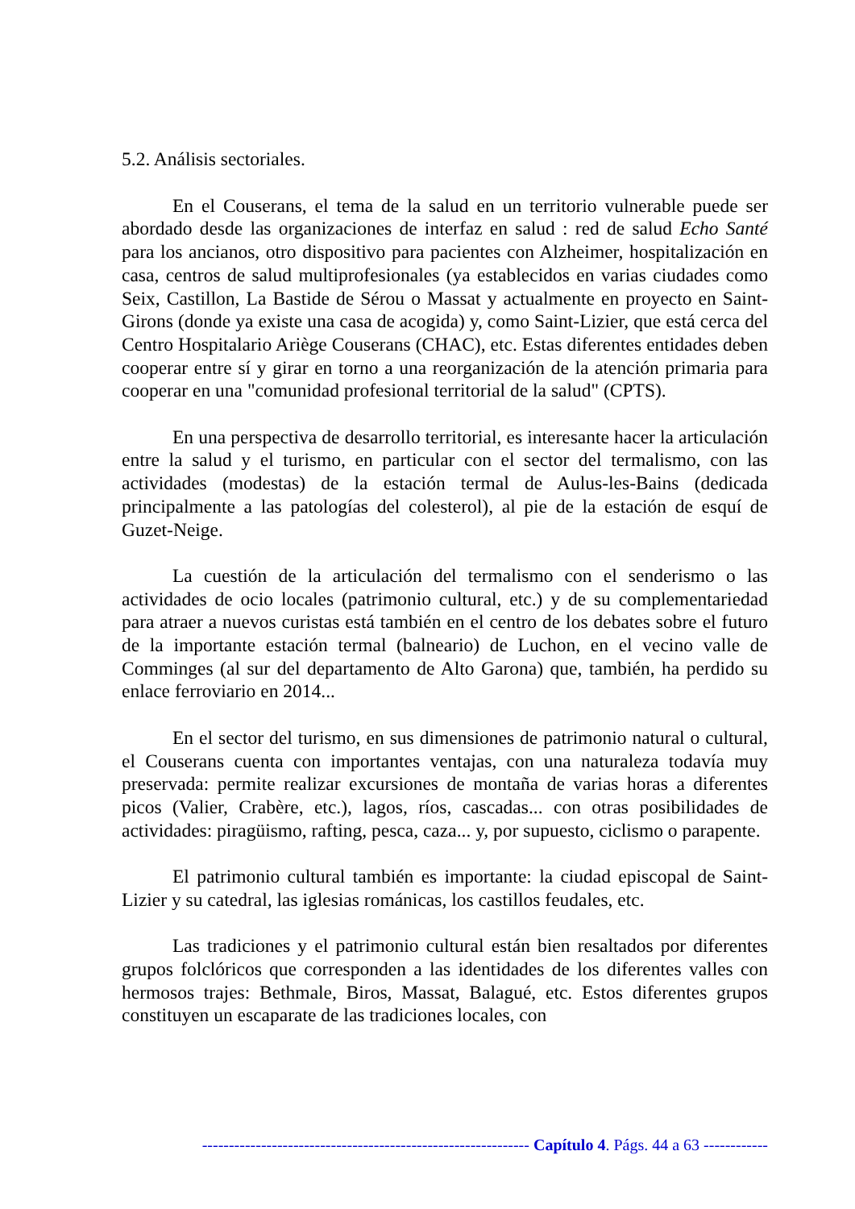5.2. Análisis sectoriales.
En el Couserans, el tema de la salud en un territorio vulnerable puede ser abordado desde las organizaciones de interfaz en salud : red de salud Echo Santé para los ancianos, otro dispositivo para pacientes con Alzheimer, hospitalización en casa, centros de salud multiprofesionales (ya establecidos en varias ciudades como Seix, Castillon, La Bastide de Sérou o Massat y actualmente en proyecto en Saint-Girons (donde ya existe una casa de acogida) y, como Saint-Lizier, que está cerca del Centro Hospitalario Ariège Couserans (CHAC), etc. Estas diferentes entidades deben cooperar entre sí y girar en torno a una reorganización de la atención primaria para cooperar en una "comunidad profesional territorial de la salud" (CPTS).
En una perspectiva de desarrollo territorial, es interesante hacer la articulación entre la salud y el turismo, en particular con el sector del termalismo, con las actividades (modestas) de la estación termal de Aulus-les-Bains (dedicada principalmente a las patologías del colesterol), al pie de la estación de esquí de Guzet-Neige.
La cuestión de la articulación del termalismo con el senderismo o las actividades de ocio locales (patrimonio cultural, etc.) y de su complementariedad para atraer a nuevos curistas está también en el centro de los debates sobre el futuro de la importante estación termal (balneario) de Luchon, en el vecino valle de Comminges (al sur del departamento de Alto Garona) que, también, ha perdido su enlace ferroviario en 2014...
En el sector del turismo, en sus dimensiones de patrimonio natural o cultural, el Couserans cuenta con importantes ventajas, con una naturaleza todavía muy preservada: permite realizar excursiones de montaña de varias horas a diferentes picos (Valier, Crabère, etc.), lagos, ríos, cascadas... con otras posibilidades de actividades: piragüismo, rafting, pesca, caza... y, por supuesto, ciclismo o parapente.
El patrimonio cultural también es importante: la ciudad episcopal de Saint-Lizier y su catedral, las iglesias románicas, los castillos feudales, etc.
Las tradiciones y el patrimonio cultural están bien resaltados por diferentes grupos folclóricos que corresponden a las identidades de los diferentes valles con hermosos trajes: Bethmale, Biros, Massat, Balagué, etc. Estos diferentes grupos constituyen un escaparate de las tradiciones locales, con
------------------------------------------------------------- Capítulo 4. Págs. 44 a 63 ------------